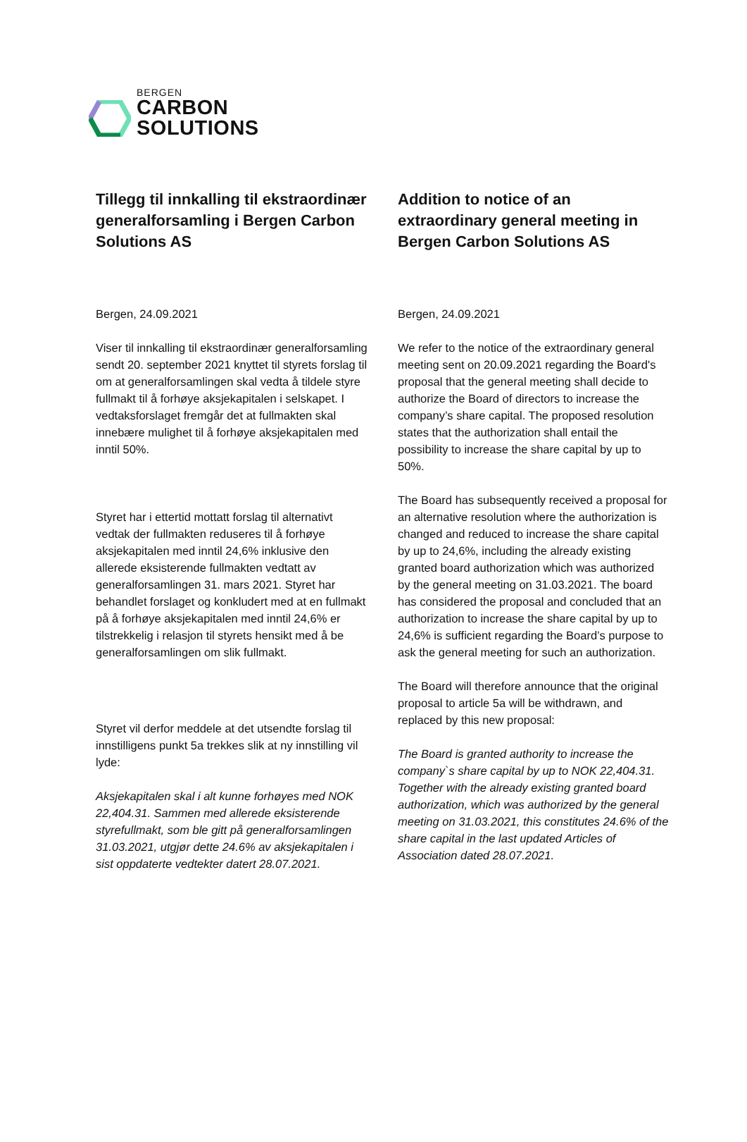BERGEN
CARBON
SOLUTIONS
Tillegg til innkalling til ekstraordinær generalforsamling i Bergen Carbon Solutions AS
Bergen, 24.09.2021
Viser til innkalling til ekstraordinær generalforsamling sendt 20. september 2021 knyttet til styrets forslag til om at generalforsamlingen skal vedta å tildele styre fullmakt til å forhøye aksjekapitalen i selskapet. I vedtaksforslaget fremgår det at fullmakten skal innebære mulighet til å forhøye aksjekapitalen med inntil 50%.
Styret har i ettertid mottatt forslag til alternativt vedtak der fullmakten reduseres til å forhøye aksjekapitalen med inntil 24,6% inklusive den allerede eksisterende fullmakten vedtatt av generalforsamlingen 31. mars 2021. Styret har behandlet forslaget og konkludert med at en fullmakt på å forhøye aksjekapitalen med inntil 24,6% er tilstrekkelig i relasjon til styrets hensikt med å be generalforsamlingen om slik fullmakt.
Styret vil derfor meddele at det utsendte forslag til innstilligens punkt 5a trekkes slik at ny innstilling vil lyde:
Aksjekapitalen skal i alt kunne forhøyes med NOK 22,404.31. Sammen med allerede eksisterende styrefullmakt, som ble gitt på generalforsamlingen 31.03.2021, utgjør dette 24.6% av aksjekapitalen i sist oppdaterte vedtekter datert 28.07.2021.
Addition to notice of an extraordinary general meeting in Bergen Carbon Solutions AS
Bergen, 24.09.2021
We refer to the notice of the extraordinary general meeting sent on 20.09.2021 regarding the Board's proposal that the general meeting shall decide to authorize the Board of directors to increase the company’s share capital. The proposed resolution states that the authorization shall entail the possibility to increase the share capital by up to 50%.
The Board has subsequently received a proposal for an alternative resolution where the authorization is changed and reduced to increase the share capital by up to 24,6%, including the already existing granted board authorization which was authorized by the general meeting on 31.03.2021. The board has considered the proposal and concluded that an authorization to increase the share capital by up to 24,6% is sufficient regarding the Board’s purpose to ask the general meeting for such an authorization.
The Board will therefore announce that the original proposal to article 5a will be withdrawn, and replaced by this new proposal:
The Board is granted authority to increase the company`s share capital by up to NOK 22,404.31. Together with the already existing granted board authorization, which was authorized by the general meeting on 31.03.2021, this constitutes 24.6% of the share capital in the last updated Articles of Association dated 28.07.2021.